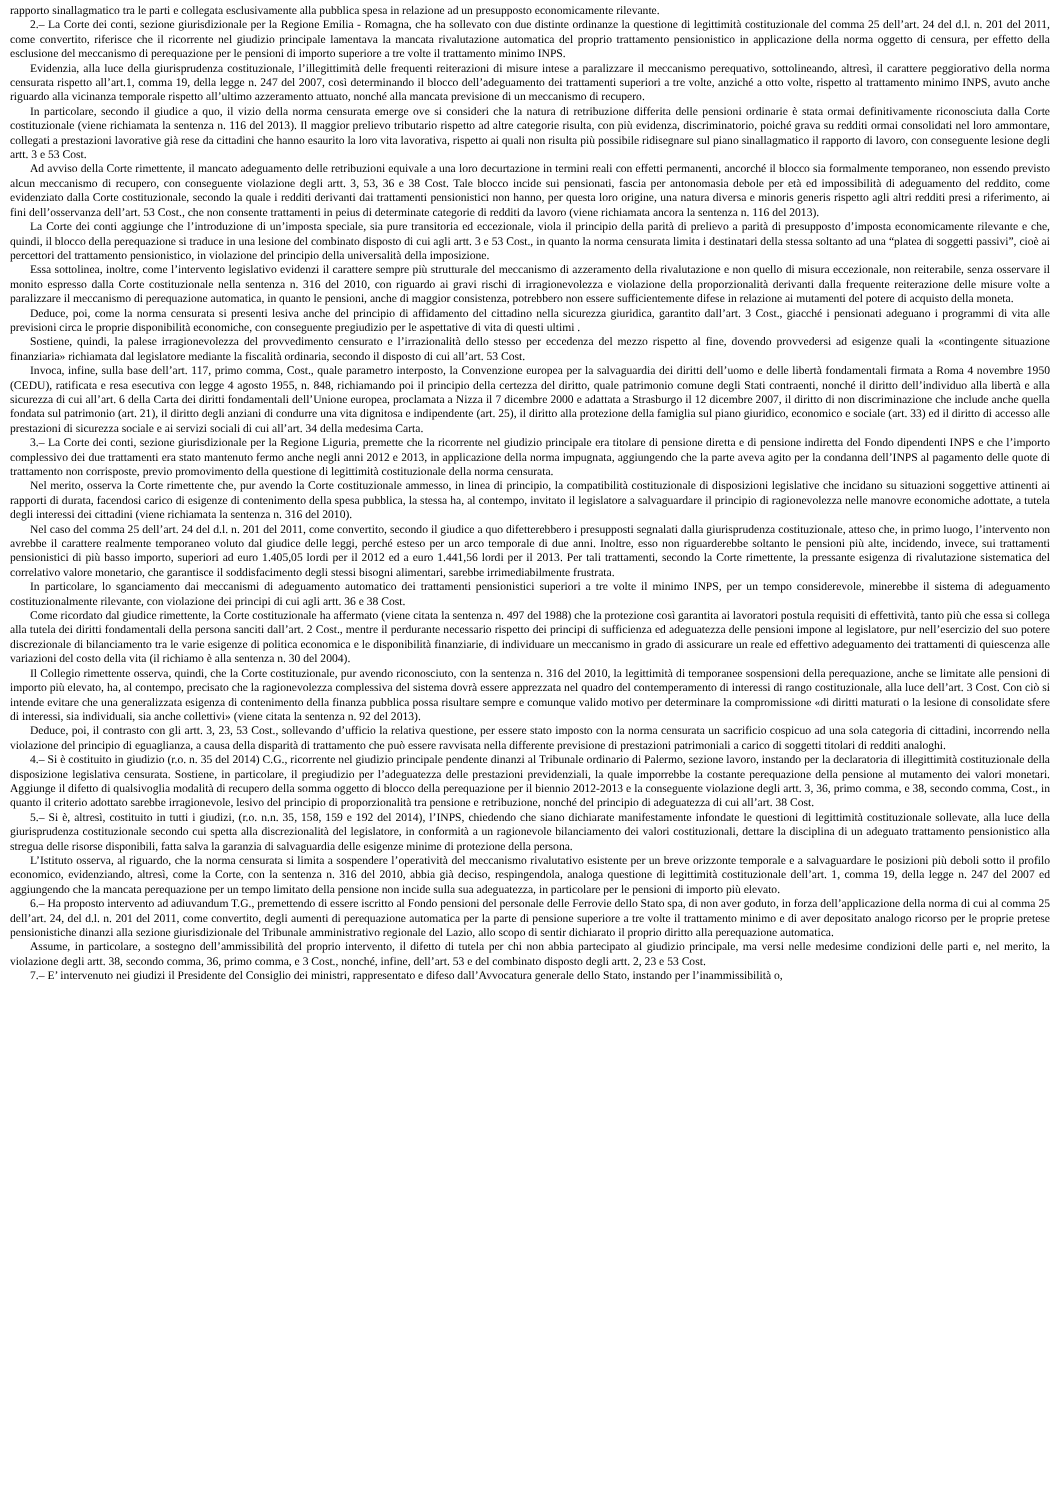rapporto sinallagmatico tra le parti e collegata esclusivamente alla pubblica spesa in relazione ad un presupposto economicamente rilevante.
2.– La Corte dei conti, sezione giurisdizionale per la Regione Emilia - Romagna, che ha sollevato con due distinte ordinanze la questione di legittimità costituzionale del comma 25 dell’art. 24 del d.l. n. 201 del 2011, come convertito, riferisce che il ricorrente nel giudizio principale lamentava la mancata rivalutazione automatica del proprio trattamento pensionistico in applicazione della norma oggetto di censura, per effetto della esclusione del meccanismo di perequazione per le pensioni di importo superiore a tre volte il trattamento minimo INPS.
Evidenzia, alla luce della giurisprudenza costituzionale, l’illegittimità delle frequenti reiterazioni di misure intese a paralizzare il meccanismo perequativo, sottolineando, altresì, il carattere peggiorativo della norma censurata rispetto all’art.1, comma 19, della legge n. 247 del 2007, così determinando il blocco dell’adeguamento dei trattamenti superiori a tre volte, anziché a otto volte, rispetto al trattamento minimo INPS, avuto anche riguardo alla vicinanza temporale rispetto all’ultimo azzeramento attuato, nonché alla mancata previsione di un meccanismo di recupero.
In particolare, secondo il giudice a quo, il vizio della norma censurata emerge ove si consideri che la natura di retribuzione differita delle pensioni ordinarie è stata ormai definitivamente riconosciuta dalla Corte costituzionale (viene richiamata la sentenza n. 116 del 2013). Il maggior prelievo tributario rispetto ad altre categorie risulta, con più evidenza, discriminatorio, poiché grava su redditi ormai consolidati nel loro ammontare, collegati a prestazioni lavorative già rese da cittadini che hanno esaurito la loro vita lavorativa, rispetto ai quali non risulta più possibile ridisegnare sul piano sinallagmatico il rapporto di lavoro, con conseguente lesione degli artt. 3 e 53 Cost.
Ad avviso della Corte rimettente, il mancato adeguamento delle retribuzioni equivale a una loro decurtazione in termini reali con effetti permanenti, ancorché il blocco sia formalmente temporaneo, non essendo previsto alcun meccanismo di recupero, con conseguente violazione degli artt. 3, 53, 36 e 38 Cost. Tale blocco incide sui pensionati, fascia per antonomasia debole per età ed impossibilità di adeguamento del reddito, come evidenziato dalla Corte costituzionale, secondo la quale i redditi derivanti dai trattamenti pensionistici non hanno, per questa loro origine, una natura diversa e minoris generis rispetto agli altri redditi presi a riferimento, ai fini dell’osservanza dell’art. 53 Cost., che non consente trattamenti in peius di determinate categorie di redditi da lavoro (viene richiamata ancora la sentenza n. 116 del 2013).
La Corte dei conti aggiunge che l’introduzione di un’imposta speciale, sia pure transitoria ed eccezionale, viola il principio della parità di prelievo a parità di presupposto d’imposta economicamente rilevante e che, quindi, il blocco della perequazione si traduce in una lesione del combinato disposto di cui agli artt. 3 e 53 Cost., in quanto la norma censurata limita i destinatari della stessa soltanto ad una “platea di soggetti passivi”, cioè ai percettori del trattamento pensionistico, in violazione del principio della universalità della imposizione.
Essa sottolinea, inoltre, come l’intervento legislativo evidenzi il carattere sempre più strutturale del meccanismo di azzeramento della rivalutazione e non quello di misura eccezionale, non reiterabile, senza osservare il monito espresso dalla Corte costituzionale nella sentenza n. 316 del 2010, con riguardo ai gravi rischi di irragionevolezza e violazione della proporzionalità derivanti dalla frequente reiterazione delle misure volte a paralizzare il meccanismo di perequazione automatica, in quanto le pensioni, anche di maggior consistenza, potrebbero non essere sufficientemente difese in relazione ai mutamenti del potere di acquisto della moneta.
Deduce, poi, come la norma censurata si presenti lesiva anche del principio di affidamento del cittadino nella sicurezza giuridica, garantito dall’art. 3 Cost., giacché i pensionati adeguano i programmi di vita alle previsioni circa le proprie disponibilità economiche, con conseguente pregiudizio per le aspettative di vita di questi ultimi .
Sostiene, quindi, la palese irragionevolezza del provvedimento censurato e l’irrazionalità dello stesso per eccedenza del mezzo rispetto al fine, dovendo provvedersi ad esigenze quali la «contingente situazione finanziaria» richiamata dal legislatore mediante la fiscalità ordinaria, secondo il disposto di cui all’art. 53 Cost.
Invoca, infine, sulla base dell’art. 117, primo comma, Cost., quale parametro interposto, la Convenzione europea per la salvaguardia dei diritti dell’uomo e delle libertà fondamentali firmata a Roma 4 novembre 1950 (CEDU), ratificata e resa esecutiva con legge 4 agosto 1955, n. 848, richiamando poi il principio della certezza del diritto, quale patrimonio comune degli Stati contraenti, nonché il diritto dell’individuo alla libertà e alla sicurezza di cui all’art. 6 della Carta dei diritti fondamentali dell’Unione europea, proclamata a Nizza il 7 dicembre 2000 e adattata a Strasburgo il 12 dicembre 2007, il diritto di non discriminazione che include anche quella fondata sul patrimonio (art. 21), il diritto degli anziani di condurre una vita dignitosa e indipendente (art. 25), il diritto alla protezione della famiglia sul piano giuridico, economico e sociale (art. 33) ed il diritto di accesso alle prestazioni di sicurezza sociale e ai servizi sociali di cui all’art. 34 della medesima Carta.
3.– La Corte dei conti, sezione giurisdizionale per la Regione Liguria, premette che la ricorrente nel giudizio principale era titolare di pensione diretta e di pensione indiretta del Fondo dipendenti INPS e che l’importo complessivo dei due trattamenti era stato mantenuto fermo anche negli anni 2012 e 2013, in applicazione della norma impugnata, aggiungendo che la parte aveva agito per la condanna dell’INPS al pagamento delle quote di trattamento non corrisposte, previo promovimento della questione di legittimità costituzionale della norma censurata.
Nel merito, osserva la Corte rimettente che, pur avendo la Corte costituzionale ammesso, in linea di principio, la compatibilità costituzionale di disposizioni legislative che incidano su situazioni soggettive attinenti ai rapporti di durata, facendosi carico di esigenze di contenimento della spesa pubblica, la stessa ha, al contempo, invitato il legislatore a salvaguardare il principio di ragionevolezza nelle manovre economiche adottate, a tutela degli interessi dei cittadini (viene richiamata la sentenza n. 316 del 2010).
Nel caso del comma 25 dell’art. 24 del d.l. n. 201 del 2011, come convertito, secondo il giudice a quo difetterebbero i presupposti segnalati dalla giurisprudenza costituzionale, atteso che, in primo luogo, l’intervento non avrebbe il carattere realmente temporaneo voluto dal giudice delle leggi, perché esteso per un arco temporale di due anni. Inoltre, esso non riguarderebbe soltanto le pensioni più alte, incidendo, invece, sui trattamenti pensionistici di più basso importo, superiori ad euro 1.405,05 lordi per il 2012 ed a euro 1.441,56 lordi per il 2013. Per tali trattamenti, secondo la Corte rimettente, la pressante esigenza di rivalutazione sistematica del correlativo valore monetario, che garantisce il soddisfacimento degli stessi bisogni alimentari, sarebbe irrimediabilmente frustrata.
In particolare, lo sganciamento dai meccanismi di adeguamento automatico dei trattamenti pensionistici superiori a tre volte il minimo INPS, per un tempo considerevole, minerebbe il sistema di adeguamento costituzionalmente rilevante, con violazione dei principi di cui agli artt. 36 e 38 Cost.
Come ricordato dal giudice rimettente, la Corte costituzionale ha affermato (viene citata la sentenza n. 497 del 1988) che la protezione così garantita ai lavoratori postula requisiti di effettività, tanto più che essa si collega alla tutela dei diritti fondamentali della persona sanciti dall’art. 2 Cost., mentre il perdurante necessario rispetto dei principi di sufficienza ed adeguatezza delle pensioni impone al legislatore, pur nell’esercizio del suo potere discrezionale di bilanciamento tra le varie esigenze di politica economica e le disponibilità finanziarie, di individuare un meccanismo in grado di assicurare un reale ed effettivo adeguamento dei trattamenti di quiescenza alle variazioni del costo della vita (il richiamo è alla sentenza n. 30 del 2004).
Il Collegio rimettente osserva, quindi, che la Corte costituzionale, pur avendo riconosciuto, con la sentenza n. 316 del 2010, la legittimità di temporanee sospensioni della perequazione, anche se limitate alle pensioni di importo più elevato, ha, al contempo, precisato che la ragionevolezza complessiva del sistema dovrà essere apprezzata nel quadro del contemperamento di interessi di rango costituzionale, alla luce dell’art. 3 Cost. Con ciò si intende evitare che una generalizzata esigenza di contenimento della finanza pubblica possa risultare sempre e comunque valido motivo per determinare la compromissione «di diritti maturati o la lesione di consolidate sfere di interessi, sia individuali, sia anche collettivi» (viene citata la sentenza n. 92 del 2013).
Deduce, poi, il contrasto con gli artt. 3, 23, 53 Cost., sollevando d’ufficio la relativa questione, per essere stato imposto con la norma censurata un sacrificio cospicuo ad una sola categoria di cittadini, incorrendo nella violazione del principio di eguaglianza, a causa della disparità di trattamento che può essere ravvisata nella differente previsione di prestazioni patrimoniali a carico di soggetti titolari di redditi analoghi.
4.– Si è costituito in giudizio (r.o. n. 35 del 2014) C.G., ricorrente nel giudizio principale pendente dinanzi al Tribunale ordinario di Palermo, sezione lavoro, instando per la declaratoria di illegittimità costituzionale della disposizione legislativa censurata. Sostiene, in particolare, il pregiudizio per l’adeguatezza delle prestazioni previdenziali, la quale imporrebbe la costante perequazione della pensione al mutamento dei valori monetari. Aggiunge il difetto di qualsivoglia modalità di recupero della somma oggetto di blocco della perequazione per il biennio 2012-2013 e la conseguente violazione degli artt. 3, 36, primo comma, e 38, secondo comma, Cost., in quanto il criterio adottato sarebbe irragionevole, lesivo del principio di proporzionalità tra pensione e retribuzione, nonché del principio di adeguatezza di cui all’art. 38 Cost.
5.– Si è, altresì, costituito in tutti i giudizi, (r.o. n.n. 35, 158, 159 e 192 del 2014), l’INPS, chiedendo che siano dichiarate manifestamente infondate le questioni di legittimità costituzionale sollevate, alla luce della giurisprudenza costituzionale secondo cui spetta alla discrezionalità del legislatore, in conformità a un ragionevole bilanciamento dei valori costituzionali, dettare la disciplina di un adeguato trattamento pensionistico alla stregua delle risorse disponibili, fatta salva la garanzia di salvaguardia delle esigenze minime di protezione della persona.
L’Istituto osserva, al riguardo, che la norma censurata si limita a sospendere l’operatività del meccanismo rivalutativo esistente per un breve orizzonte temporale e a salvaguardare le posizioni più deboli sotto il profilo economico, evidenziando, altresì, come la Corte, con la sentenza n. 316 del 2010, abbia già deciso, respingendola, analoga questione di legittimità costituzionale dell’art. 1, comma 19, della legge n. 247 del 2007 ed aggiungendo che la mancata perequazione per un tempo limitato della pensione non incide sulla sua adeguatezza, in particolare per le pensioni di importo più elevato.
6.– Ha proposto intervento ad adiuvandum T.G., premettendo di essere iscritto al Fondo pensioni del personale delle Ferrovie dello Stato spa, di non aver goduto, in forza dell’applicazione della norma di cui al comma 25 dell’art. 24, del d.l. n. 201 del 2011, come convertito, degli aumenti di perequazione automatica per la parte di pensione superiore a tre volte il trattamento minimo e di aver depositato analogo ricorso per le proprie pretese pensionistiche dinanzi alla sezione giurisdizionale del Tribunale amministrativo regionale del Lazio, allo scopo di sentir dichiarato il proprio diritto alla perequazione automatica.
Assume, in particolare, a sostegno dell’ammissibilità del proprio intervento, il difetto di tutela per chi non abbia partecipato al giudizio principale, ma versi nelle medesime condizioni delle parti e, nel merito, la violazione degli artt. 38, secondo comma, 36, primo comma, e 3 Cost., nonché, infine, dell’art. 53 e del combinato disposto degli artt. 2, 23 e 53 Cost.
7.– E’ intervenuto nei giudizi il Presidente del Consiglio dei ministri, rappresentato e difeso dall’Avvocatura generale dello Stato, instando per l’inammissibilità o,